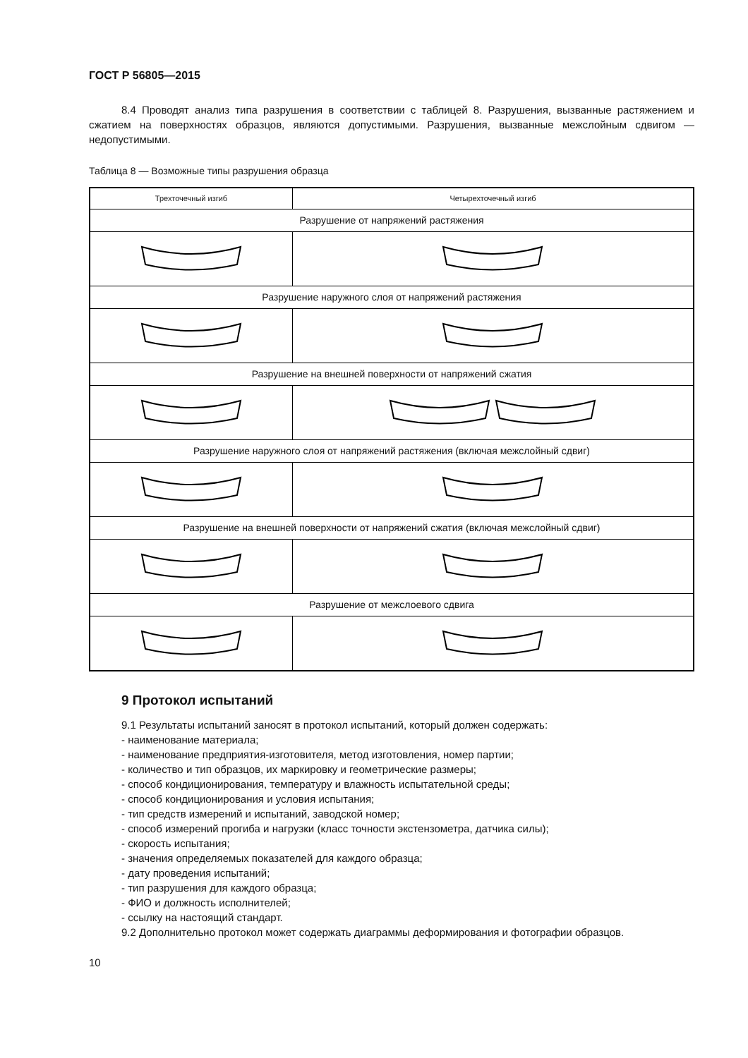ГОСТ Р 56805—2015
8.4 Проводят анализ типа разрушения в соответствии с таблицей 8. Разрушения, вызванные растяжением и сжатием на поверхностях образцов, являются допустимыми. Разрушения, вызванные межслойным сдвигом — недопустимыми.
Таблица 8 — Возможные типы разрушения образца
| Трехточечный изгиб | Четырехточечный изгиб |
| --- | --- |
| Разрушение от напряжений растяжения | |
| Разрушение наружного слоя от напряжений растяжения | |
| Разрушение на внешней поверхности от напряжений сжатия | |
| Разрушение наружного слоя от напряжений растяжения (включая межслойный сдвиг) | |
| Разрушение на внешней поверхности от напряжений сжатия (включая межслойный сдвиг) | |
| Разрушение от межслоевого сдвига | |
9 Протокол испытаний
9.1 Результаты испытаний заносят в протокол испытаний, который должен содержать:
- наименование материала;
- наименование предприятия-изготовителя, метод изготовления, номер партии;
- количество и тип образцов, их маркировку и геометрические размеры;
- способ кондиционирования, температуру и влажность испытательной среды;
- способ кондиционирования и условия испытания;
- тип средств измерений и испытаний, заводской номер;
- способ измерений прогиба и нагрузки (класс точности экстензометра, датчика силы);
- скорость испытания;
- значения определяемых показателей для каждого образца;
- дату проведения испытаний;
- тип разрушения для каждого образца;
- ФИО и должность исполнителей;
- ссылку на настоящий стандарт.
9.2 Дополнительно протокол может содержать диаграммы деформирования и фотографии образцов.
10